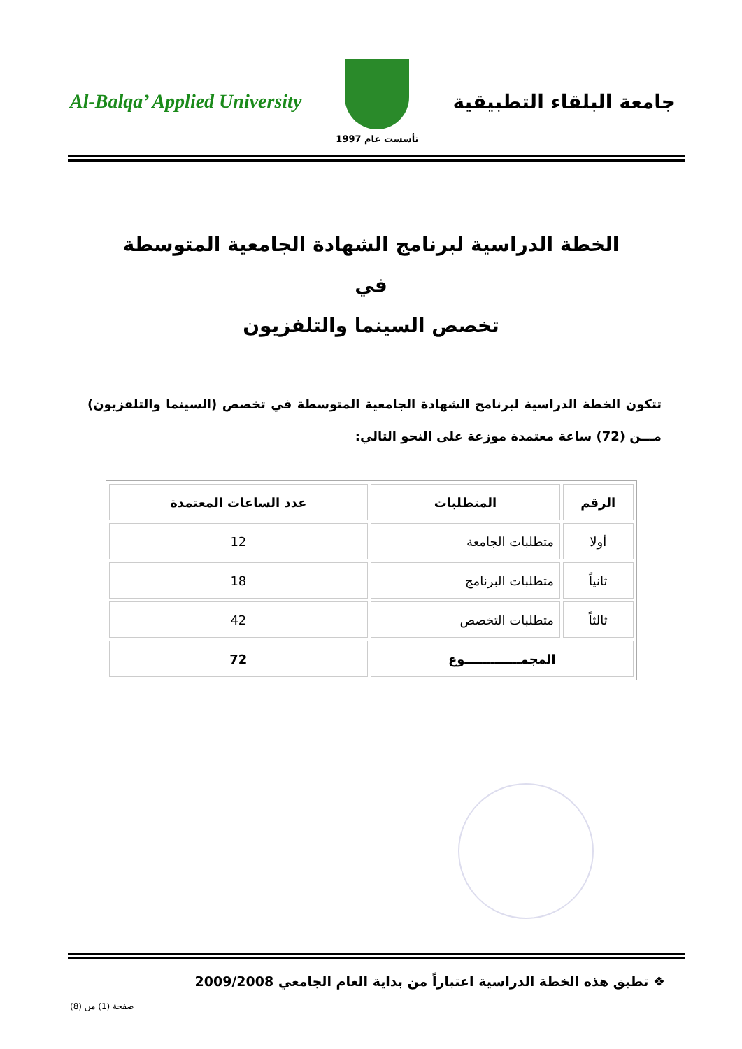Al-Balqa’ Applied University
تأسست عام 1997
جامعة البلقاء التطبيقية
الخطة الدراسية لبرنامج الشهادة الجامعية المتوسطة
في
تخصص السينما والتلفزيون
تتكون الخطة الدراسية لبرنامج الشهادة الجامعية المتوسطة في تخصص (السينما والتلفزيون) مـــن (72) ساعة معتمدة موزعة على النحو التالي:
| الرقم | المتطلبات | عدد الساعات المعتمدة |
| --- | --- | --- |
| أولا | متطلبات الجامعة | 12 |
| ثانياً | متطلبات البرنامج | 18 |
| ثالثاً | متطلبات التخصص | 42 |
| المجمـــــــــــــوع | | 72 |
❖ تطبق هذه الخطة الدراسية اعتباراً من بداية العام الجامعي 2009/2008
صفحة (1) من (8)